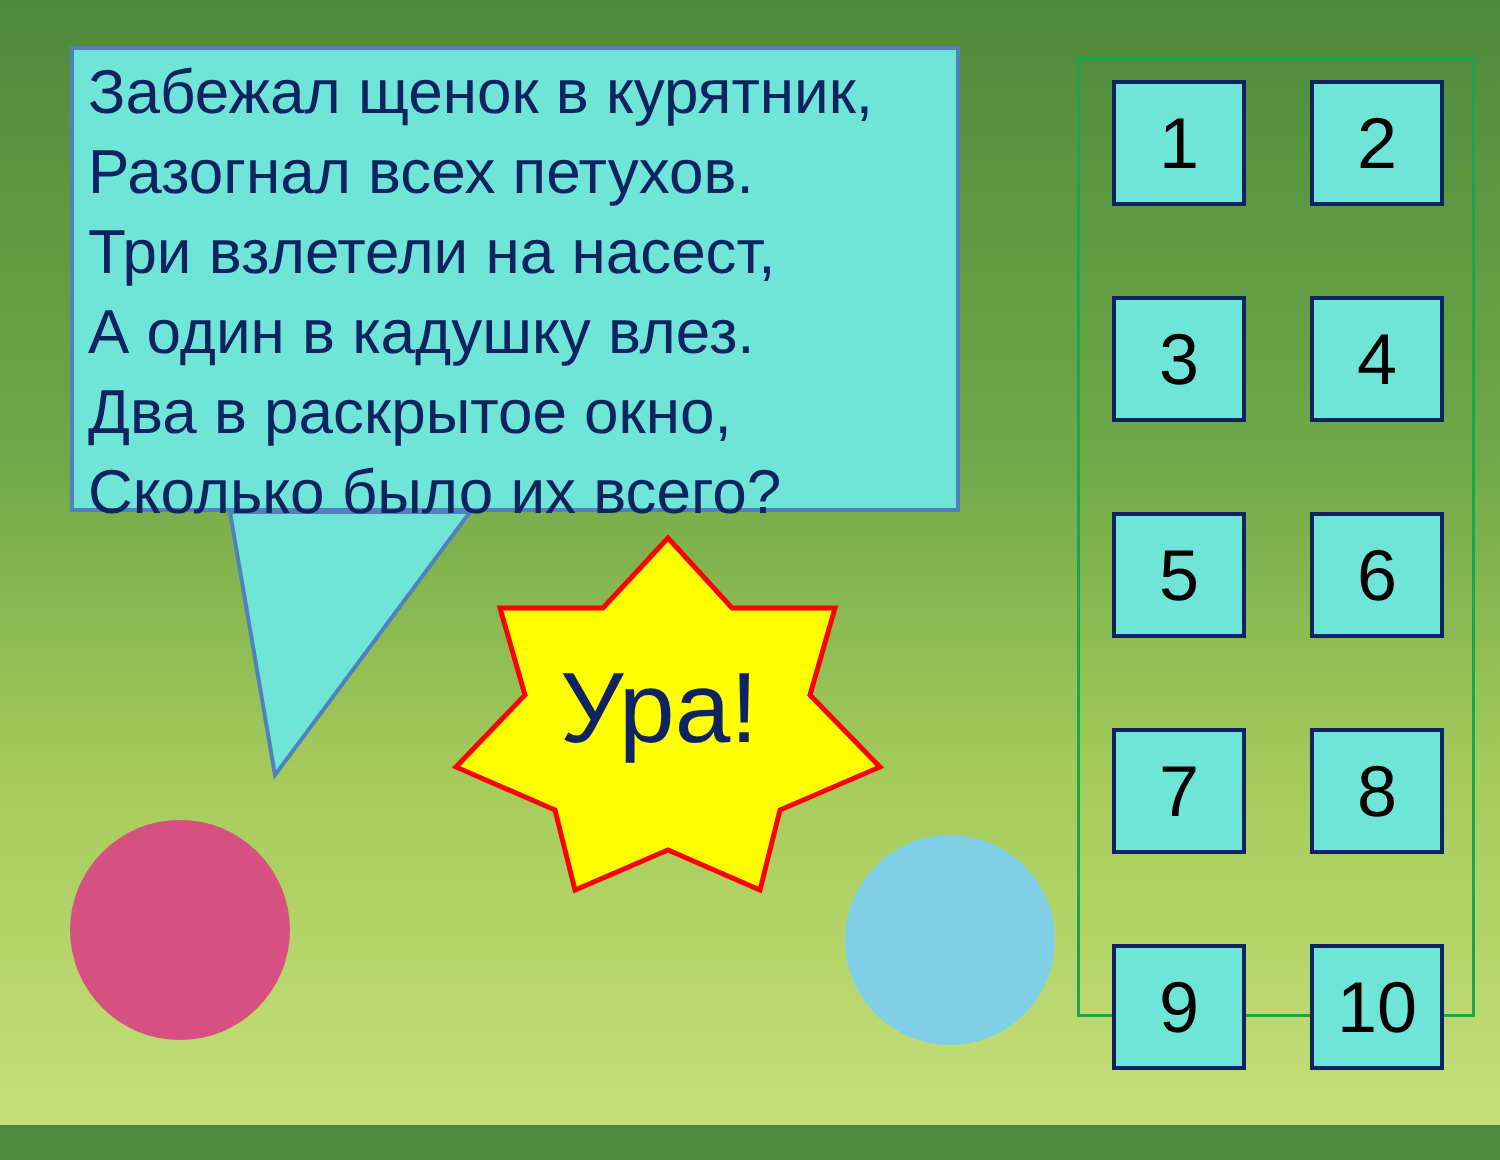Забежал щенок в курятник,
Разогнал всех петухов.
Три взлетели на насест,
А один в кадушку влез.
Два в раскрытое окно,
Сколько было их всего?
Ура!
1
2
3
4
5
6
7
8
9
10